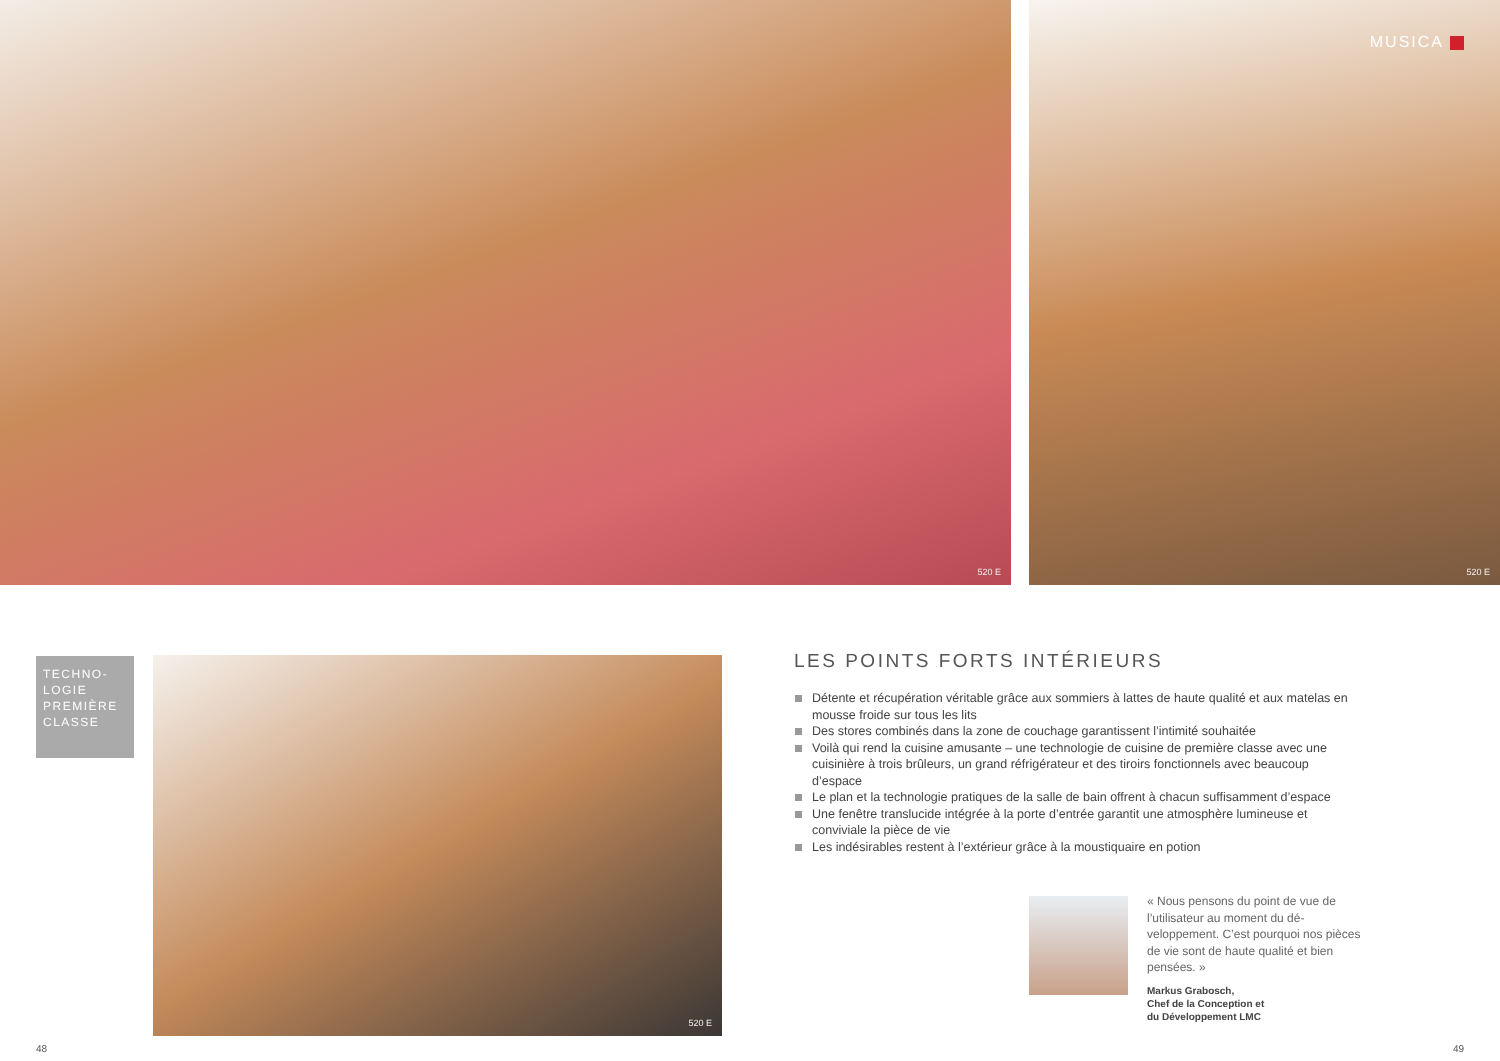520 E
MUSICA
520 E
TECHNO-
LOGIE
PREMIÈRE
CLASSE
520 E
LES POINTS FORTS INTÉRIEURS
Détente et récupération véritable grâce aux sommiers à lattes de haute qualité et aux matelas en mousse froide sur tous les lits
Des stores combinés dans la zone de couchage garantissent l’intimité souhaitée
Voilà qui rend la cuisine amusante – une technologie de cuisine de première classe avec une cuisinière à trois brûleurs, un grand réfrigérateur et des tiroirs fonctionnels avec beaucoup d’espace
Le plan et la technologie pratiques de la salle de bain offrent à chacun suffisamment d’espace
Une fenêtre translucide intégrée à la porte d’entrée garantit une atmosphère lumineuse et conviviale la pièce de vie
Les indésirables restent à l’extérieur grâce à la moustiquaire en potion
« Nous pensons du point de vue de l’utilisateur au moment du dé-veloppement. C’est pourquoi nos pièces de vie sont de haute qualité et bien pensées. »
Markus Grabosch,
Chef de la Conception et
du Développement LMC
48 49